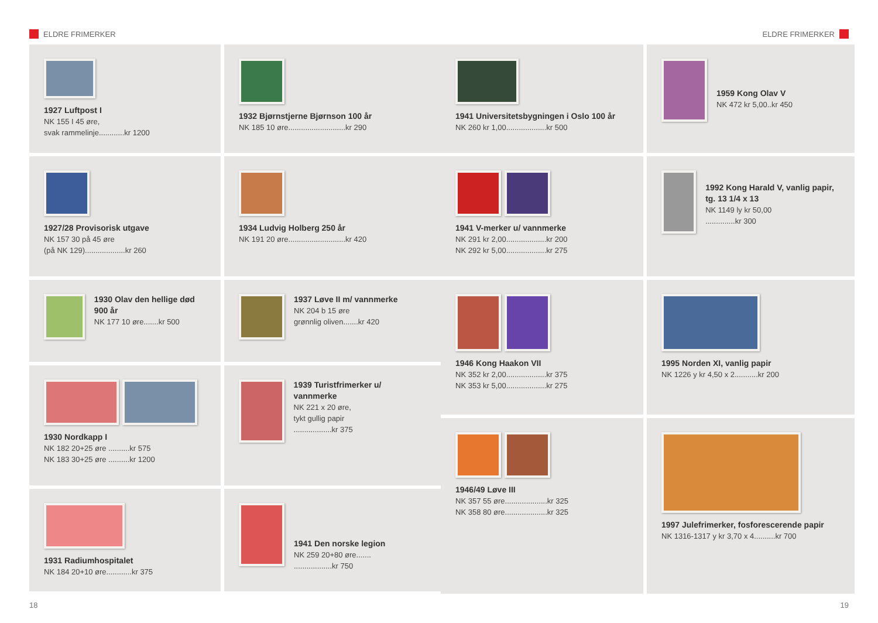ELDRE FRIMERKER ELDRE FRIMERKER
1927 Luftpost I
NK 155 I 45 øre,
svak rammelinje............kr 1200
1927/28 Provisorisk utgave
NK 157 30 på 45 øre
(på NK 129)...................kr 260
1930 Olav den hellige død 900 år
NK 177 10 øre.......kr 500
1930 Nordkapp I
NK 182 20+25 øre ..........kr 575
NK 183 30+25 øre ..........kr 1200
1931 Radiumhospitalet
NK 184 20+10 øre............kr 375
1932 Bjørnstjerne Bjørnson 100 år
NK 185 10 øre...........................kr 290
1934 Ludvig Holberg 250 år
NK 191 20 øre...........................kr 420
1937 Løve II m/ vannmerke
NK 204 b 15 øre
grønnlig oliven.......kr 420
1939 Turistfrimerker u/ vannmerke
NK 221 x 20 øre,
tykt gullig papir
..................kr 375
1941 Den norske legion
NK 259 20+80 øre.......
..................kr 750
1941 Universitetsbygningen i Oslo 100 år
NK 260 kr 1,00...................kr 500
1941 V-merker u/ vannmerke
NK 291 kr 2,00...................kr 200
NK 292 kr 5,00...................kr 275
1946 Kong Haakon VII
NK 352 kr 2,00...................kr 375
NK 353 kr 5,00...................kr 275
1946/49 Løve III
NK 357 55 øre....................kr 325
NK 358 80 øre....................kr 325
1959 Kong Olav V
NK 472 kr 5,00..kr 450
1992 Kong Harald V, vanlig papir, tg. 13 1/4 x 13
NK 1149 ly kr 50,00
..............kr 300
1995 Norden XI, vanlig papir
NK 1226 y kr 4,50 x 2...........kr 200
1997 Julefrimerker, fosforescerende papir
NK 1316-1317 y kr 3,70 x 4..........kr 700
18 19